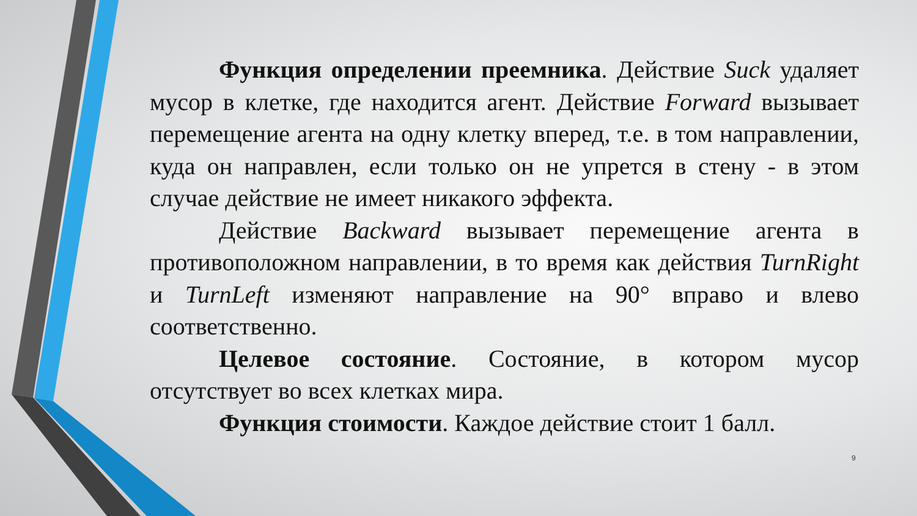Функция определении преемника. Действие Suck удаляет мусор в клетке, где находится агент. Действие Forward вызывает перемещение агента на одну клетку вперед, т.е. в том направлении, куда он направлен, если только он не упрется в стену - в этом случае действие не имеет никакого эффекта.
Действие Backward вызывает перемещение агента в противоположном направлении, в то время как действия TurnRight и TurnLeft изменяют направление на 90° вправо и влево соответственно.
Целевое состояние. Состояние, в котором мусор отсутствует во всех клетках мира.
Функция стоимости. Каждое действие стоит 1 балл.
9